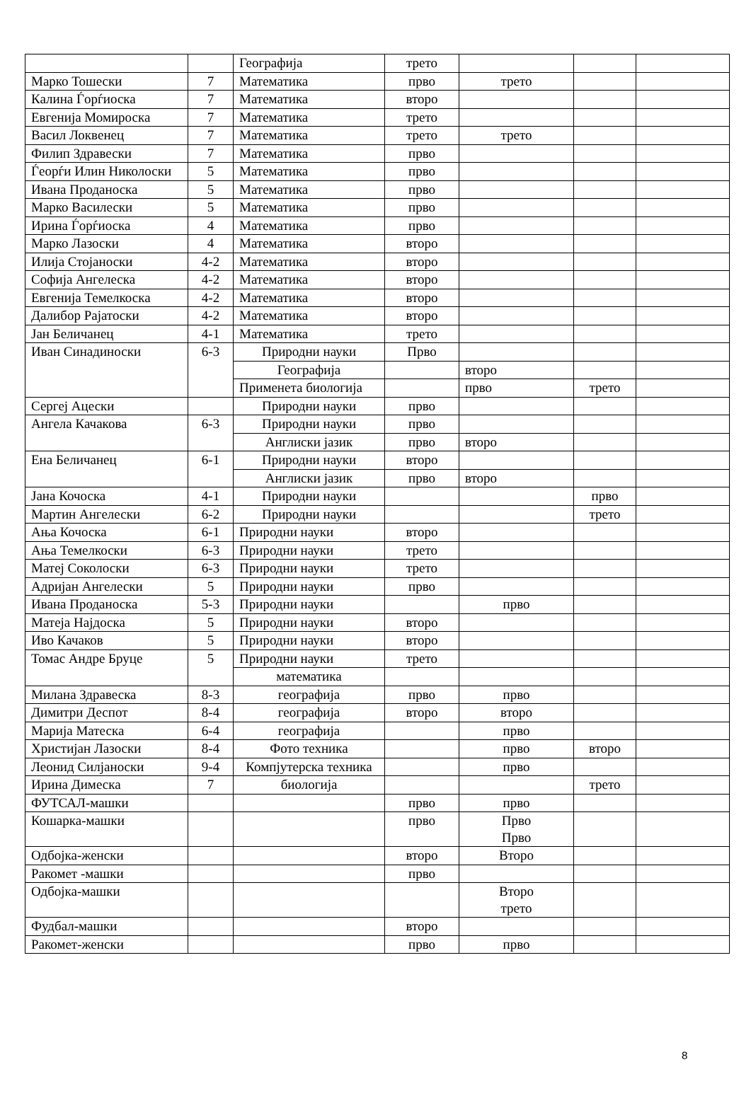| | | Географија | трето | | | |
| Марко Тошески | 7 | Математика | прво | трето | | |
| Калина Ѓорѓиоска | 7 | Математика | второ | | | |
| Евгенија Момироска | 7 | Математика | трето | | | |
| Васил Локвенец | 7 | Математика | трето | трето | | |
| Филип Здравески | 7 | Математика | прво | | | |
| Ѓеорѓи Илин Николоски | 5 | Математика | прво | | | |
| Ивана Проданоска | 5 | Математика | прво | | | |
| Марко Василески | 5 | Математика | прво | | | |
| Ирина Ѓорѓиоска | 4 | Математика | прво | | | |
| Марко Лазоски | 4 | Математика | второ | | | |
| Илија Стојаноски | 4-2 | Математика | второ | | | |
| Софија Ангелеска | 4-2 | Математика | второ | | | |
| Евгенија Темелкоска | 4-2 | Математика | второ | | | |
| Далибор Рајатоски | 4-2 | Математика | второ | | | |
| Јан Беличанец | 4-1 | Математика | трето | | | |
| Иван Синадиноски | 6-3 | Природни науки | Прво | | | |
| | | Географија | | второ | | |
| | | Применета биологија | | прво | трето | |
| Сергеј Ацески | | Природни науки | прво | | | |
| Ангела Качакова | 6-3 | Природни науки | прво | | | |
| | | Англиски јазик | прво | второ | | |
| Ена Беличанец | 6-1 | Природни науки | второ | | | |
| | | Англиски јазик | прво | второ | | |
| Јана Кочоска | 4-1 | Природни науки | | | прво | |
| Мартин Ангелески | 6-2 | Природни науки | | | трето | |
| Ања Кочоска | 6-1 | Природни науки | второ | | | |
| Ања Темелкоски | 6-3 | Природни науки | трето | | | |
| Матеј Соколоски | 6-3 | Природни науки | трето | | | |
| Адријан Ангелески | 5 | Природни науки | прво | | | |
| Ивана Проданоска | 5-3 | Природни науки | | прво | | |
| Матеја Најдоска | 5 | Природни науки | второ | | | |
| Иво Качаков | 5 | Природни науки | второ | | | |
| Томас Андре Бруце | 5 | Природни науки | трето | | | |
| | | математика | | | | |
| Милана Здравеска | 8-3 | географија | прво | прво | | |
| Димитри Деспот | 8-4 | географија | второ | второ | | |
| Марија Матеска | 6-4 | географија | | прво | | |
| Христијан Лазоски | 8-4 | Фото техника | | прво | второ | |
| Леонид Силјаноски | 9-4 | Компјутерска техника | | прво | | |
| Ирина Димеска | 7 | биологија | | | трето | |
| ФУТСАЛ-машки | | | прво | прво | | |
| Кошарка-машки | | | прво | Прво Прво | | |
| Одбојка-женски | | | второ | Второ | | |
| Ракомет -машки | | | прво | | | |
| Одбојка-машки | | | | Второ трето | | |
| Фудбал-машки | | | второ | | | |
| Ракомет-женски | | | прво | прво | | |
8